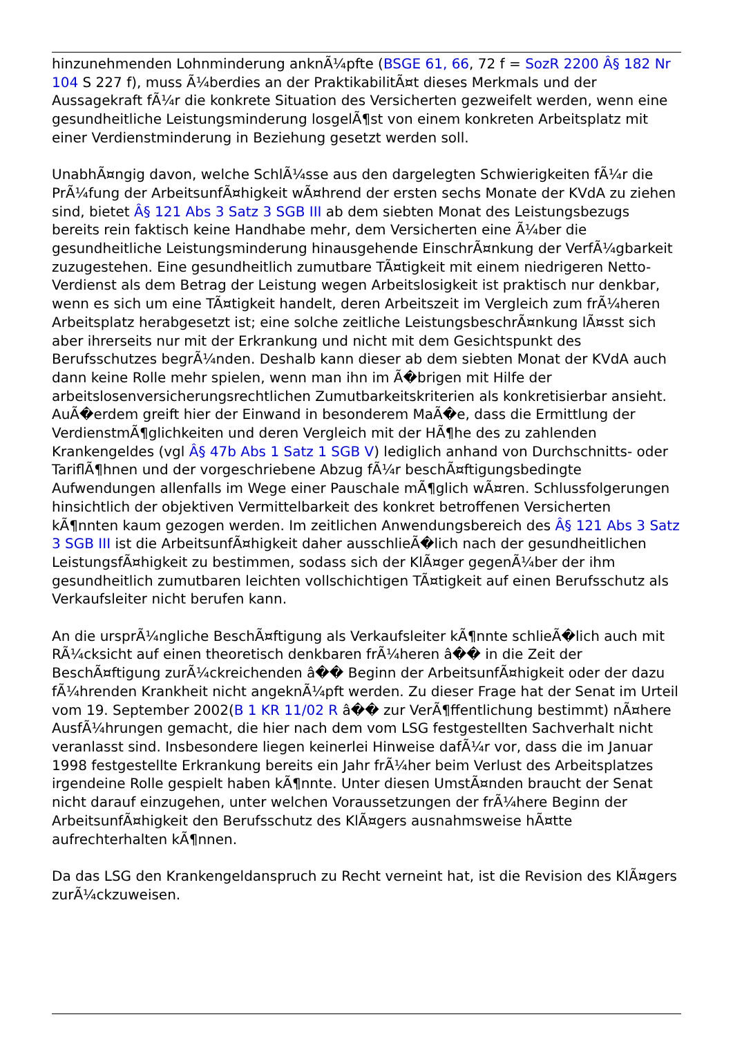hinzunehmenden Lohnminderung anknÃ¼pfte (BSGE 61, 66, 72 f = SozR 2200 Â§ 182 Nr 104 S 227 f), muss Ã¼berdies an der PraktikabilitÃ¤t dieses Merkmals und der Aussagekraft fÃ¼r die konkrete Situation des Versicherten gezweifelt werden, wenn eine gesundheitliche Leistungsminderung losgelÃ¶st von einem konkreten Arbeitsplatz mit einer Verdienstminderung in Beziehung gesetzt werden soll.
UnabhÃ¤ngig davon, welche SchlÃ¼sse aus den dargelegten Schwierigkeiten fÃ¼r die PrÃ¼fung der ArbeitsunfÃ¤higkeit wÃ¤hrend der ersten sechs Monate der KVdA zu ziehen sind, bietet Â§ 121 Abs 3 Satz 3 SGB III ab dem siebten Monat des Leistungsbezugs bereits rein faktisch keine Handhabe mehr, dem Versicherten eine Ã¼ber die gesundheitliche Leistungsminderung hinausgehende EinschrÃ¤nkung der VerfÃ¼gbarkeit zuzugestehen. Eine gesundheitlich zumutbare TÃ¤tigkeit mit einem niedrigeren Netto-Verdienst als dem Betrag der Leistung wegen Arbeitslosigkeit ist praktisch nur denkbar, wenn es sich um eine TÃ¤tigkeit handelt, deren Arbeitszeit im Vergleich zum frÃ¼heren Arbeitsplatz herabgesetzt ist; eine solche zeitliche LeistungsbeschrÃ¤nkung lÃ¤sst sich aber ihrerseits nur mit der Erkrankung und nicht mit dem Gesichtspunkt des Berufsschutzes begrÃ¼nden. Deshalb kann dieser ab dem siebten Monat der KVdA auch dann keine Rolle mehr spielen, wenn man ihn im Ã�brigen mit Hilfe der arbeitslosenversicherungsrechtlichen Zumutbarkeitskriterien als konkretisierbar ansieht. AuÃ�erdem greift hier der Einwand in besonderem MaÃ�e, dass die Ermittlung der VerdienstmÃ¶glichkeiten und deren Vergleich mit der HÃ¶he des zu zahlenden Krankengeldes (vgl Â§ 47b Abs 1 Satz 1 SGB V) lediglich anhand von Durchschnitts- oder TariflÃ¶hnen und der vorgeschriebene Abzug fÃ¼r beschÃ¤ftigungsbedingte Aufwendungen allenfalls im Wege einer Pauschale mÃ¶glich wÃ¤ren. Schlussfolgerungen hinsichtlich der objektiven Vermittelbarkeit des konkret betroffenen Versicherten kÃ¶nnten kaum gezogen werden. Im zeitlichen Anwendungsbereich des Â§ 121 Abs 3 Satz 3 SGB III ist die ArbeitsunfÃ¤higkeit daher ausschlieÃ�lich nach der gesundheitlichen LeistungsfÃ¤higkeit zu bestimmen, sodass sich der KlÃ¤ger gegenÃ¼ber der ihm gesundheitlich zumutbaren leichten vollschichtigen TÃ¤tigkeit auf einen Berufsschutz als Verkaufsleiter nicht berufen kann.
An die ursprÃ¼ngliche BeschÃ¤ftigung als Verkaufsleiter kÃ¶nnte schlieÃ�lich auch mit RÃ¼cksicht auf einen theoretisch denkbaren frÃ¼heren â�� in die Zeit der BeschÃ¤ftigung zurÃ¼ckreichenden â�� Beginn der ArbeitsunfÃ¤higkeit oder der dazu fÃ¼hrenden Krankheit nicht angeknÃ¼pft werden. Zu dieser Frage hat der Senat im Urteil vom 19. September 2002(B 1 KR 11/02 R â�� zur VerÃ¶ffentlichung bestimmt) nÃ¤here AusfÃ¼hrungen gemacht, die hier nach dem vom LSG festgestellten Sachverhalt nicht veranlasst sind. Insbesondere liegen keinerlei Hinweise dafÃ¼r vor, dass die im Januar 1998 festgestellte Erkrankung bereits ein Jahr frÃ¼her beim Verlust des Arbeitsplatzes irgendeine Rolle gespielt haben kÃ¶nnte. Unter diesen UmstÃ¤nden braucht der Senat nicht darauf einzugehen, unter welchen Voraussetzungen der frÃ¼here Beginn der ArbeitsunfÃ¤higkeit den Berufsschutz des KlÃ¤gers ausnahmsweise hÃ¤tte aufrechterhalten kÃ¶nnen.
Da das LSG den Krankengeldanspruch zu Recht verneint hat, ist die Revision des KlÃ¤gers zurÃ¼ckzuweisen.